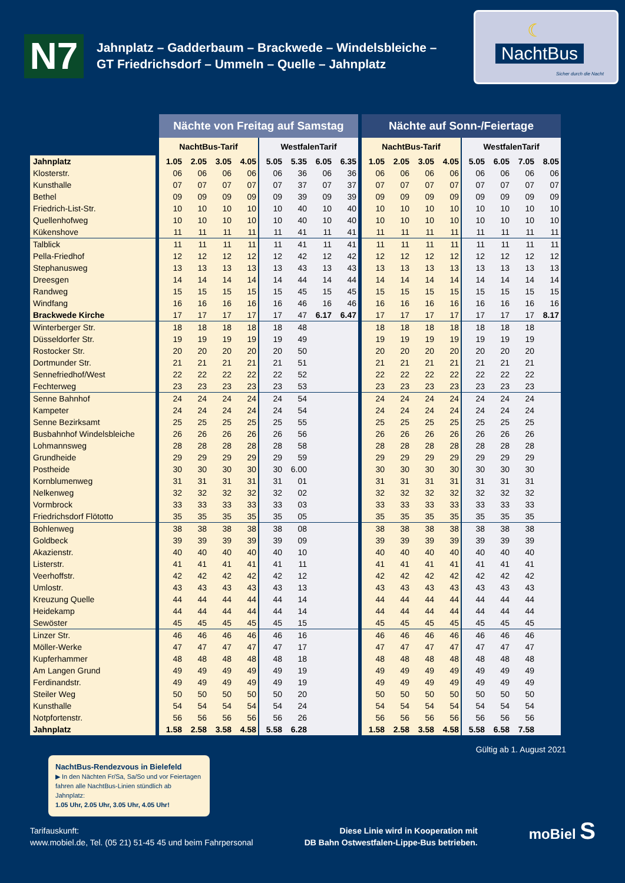N7
Jahnplatz – Gadderbaum – Brackwede – Windelsbleiche –
GT Friedrichsdorf – Ummeln – Quelle – Jahnplatz
☾
NachtBus
Sicher durch die Nacht
| | Nächte von Freitag auf Samstag | | | | | | | | Nächte auf Sonn-/Feiertage | | | | | | | |
| --- | --- | --- | --- | --- | --- | --- | --- | --- | --- | --- | --- | --- | --- | --- | --- | --- |
| | NachtBus-Tarif | | | | WestfalenTarif | | | | NachtBus-Tarif | | | | WestfalenTarif | | | |
| Jahnplatz | 1.05 | 2.05 | 3.05 | 4.05 | 5.05 | 5.35 | 6.05 | 6.35 | 1.05 | 2.05 | 3.05 | 4.05 | 5.05 | 6.05 | 7.05 | 8.05 |
| Klosterstr. | 06 | 06 | 06 | 06 | 06 | 36 | 06 | 36 | 06 | 06 | 06 | 06 | 06 | 06 | 06 | 06 |
| Kunsthalle | 07 | 07 | 07 | 07 | 07 | 37 | 07 | 37 | 07 | 07 | 07 | 07 | 07 | 07 | 07 | 07 |
| Bethel | 09 | 09 | 09 | 09 | 09 | 39 | 09 | 39 | 09 | 09 | 09 | 09 | 09 | 09 | 09 | 09 |
| Friedrich-List-Str. | 10 | 10 | 10 | 10 | 10 | 40 | 10 | 40 | 10 | 10 | 10 | 10 | 10 | 10 | 10 | 10 |
| Quellenhofweg | 10 | 10 | 10 | 10 | 10 | 40 | 10 | 40 | 10 | 10 | 10 | 10 | 10 | 10 | 10 | 10 |
| Kükenshove | 11 | 11 | 11 | 11 | 11 | 41 | 11 | 41 | 11 | 11 | 11 | 11 | 11 | 11 | 11 | 11 |
| Talblick | 11 | 11 | 11 | 11 | 11 | 41 | 11 | 41 | 11 | 11 | 11 | 11 | 11 | 11 | 11 | 11 |
| Pella-Friedhof | 12 | 12 | 12 | 12 | 12 | 42 | 12 | 42 | 12 | 12 | 12 | 12 | 12 | 12 | 12 | 12 |
| Stephanusweg | 13 | 13 | 13 | 13 | 13 | 43 | 13 | 43 | 13 | 13 | 13 | 13 | 13 | 13 | 13 | 13 |
| Dreesgen | 14 | 14 | 14 | 14 | 14 | 44 | 14 | 44 | 14 | 14 | 14 | 14 | 14 | 14 | 14 | 14 |
| Randweg | 15 | 15 | 15 | 15 | 15 | 45 | 15 | 45 | 15 | 15 | 15 | 15 | 15 | 15 | 15 | 15 |
| Windfang | 16 | 16 | 16 | 16 | 16 | 46 | 16 | 46 | 16 | 16 | 16 | 16 | 16 | 16 | 16 | 16 |
| Brackwede Kirche | 17 | 17 | 17 | 17 | 17 | 47 | 6.17 | 6.47 | 17 | 17 | 17 | 17 | 17 | 17 | 17 | 8.17 |
| Winterberger Str. | 18 | 18 | 18 | 18 | 18 | 48 | | | 18 | 18 | 18 | 18 | 18 | 18 | 18 | |
| Düsseldorfer Str. | 19 | 19 | 19 | 19 | 19 | 49 | | | 19 | 19 | 19 | 19 | 19 | 19 | 19 | |
| Rostocker Str. | 20 | 20 | 20 | 20 | 20 | 50 | | | 20 | 20 | 20 | 20 | 20 | 20 | 20 | |
| Dortmunder Str. | 21 | 21 | 21 | 21 | 21 | 51 | | | 21 | 21 | 21 | 21 | 21 | 21 | 21 | |
| Sennefriedhof/West | 22 | 22 | 22 | 22 | 22 | 52 | | | 22 | 22 | 22 | 22 | 22 | 22 | 22 | |
| Fechterweg | 23 | 23 | 23 | 23 | 23 | 53 | | | 23 | 23 | 23 | 23 | 23 | 23 | 23 | |
| Senne Bahnhof | 24 | 24 | 24 | 24 | 24 | 54 | | | 24 | 24 | 24 | 24 | 24 | 24 | 24 | |
| Kampeter | 24 | 24 | 24 | 24 | 24 | 54 | | | 24 | 24 | 24 | 24 | 24 | 24 | 24 | |
| Senne Bezirksamt | 25 | 25 | 25 | 25 | 25 | 55 | | | 25 | 25 | 25 | 25 | 25 | 25 | 25 | |
| Busbahnhof Windelsbleiche | 26 | 26 | 26 | 26 | 26 | 56 | | | 26 | 26 | 26 | 26 | 26 | 26 | 26 | |
| Lohmannsweg | 28 | 28 | 28 | 28 | 28 | 58 | | | 28 | 28 | 28 | 28 | 28 | 28 | 28 | |
| Grundheide | 29 | 29 | 29 | 29 | 29 | 59 | | | 29 | 29 | 29 | 29 | 29 | 29 | 29 | |
| Postheide | 30 | 30 | 30 | 30 | 30 | 6.00 | | | 30 | 30 | 30 | 30 | 30 | 30 | 30 | |
| Kornblumenweg | 31 | 31 | 31 | 31 | 31 | 01 | | | 31 | 31 | 31 | 31 | 31 | 31 | 31 | |
| Nelkenweg | 32 | 32 | 32 | 32 | 32 | 02 | | | 32 | 32 | 32 | 32 | 32 | 32 | 32 | |
| Vormbrock | 33 | 33 | 33 | 33 | 33 | 03 | | | 33 | 33 | 33 | 33 | 33 | 33 | 33 | |
| Friedrichsdorf Flötotto | 35 | 35 | 35 | 35 | 35 | 05 | | | 35 | 35 | 35 | 35 | 35 | 35 | 35 | |
| Bohlenweg | 38 | 38 | 38 | 38 | 38 | 08 | | | 38 | 38 | 38 | 38 | 38 | 38 | 38 | |
| Goldbeck | 39 | 39 | 39 | 39 | 39 | 09 | | | 39 | 39 | 39 | 39 | 39 | 39 | 39 | |
| Akazienstr. | 40 | 40 | 40 | 40 | 40 | 10 | | | 40 | 40 | 40 | 40 | 40 | 40 | 40 | |
| Listerstr. | 41 | 41 | 41 | 41 | 41 | 11 | | | 41 | 41 | 41 | 41 | 41 | 41 | 41 | |
| Veerhoffstr. | 42 | 42 | 42 | 42 | 42 | 12 | | | 42 | 42 | 42 | 42 | 42 | 42 | 42 | |
| Umlostr. | 43 | 43 | 43 | 43 | 43 | 13 | | | 43 | 43 | 43 | 43 | 43 | 43 | 43 | |
| Kreuzung Quelle | 44 | 44 | 44 | 44 | 44 | 14 | | | 44 | 44 | 44 | 44 | 44 | 44 | 44 | |
| Heidekamp | 44 | 44 | 44 | 44 | 44 | 14 | | | 44 | 44 | 44 | 44 | 44 | 44 | 44 | |
| Sewöster | 45 | 45 | 45 | 45 | 45 | 15 | | | 45 | 45 | 45 | 45 | 45 | 45 | 45 | |
| Linzer Str. | 46 | 46 | 46 | 46 | 46 | 16 | | | 46 | 46 | 46 | 46 | 46 | 46 | 46 | |
| Möller-Werke | 47 | 47 | 47 | 47 | 47 | 17 | | | 47 | 47 | 47 | 47 | 47 | 47 | 47 | |
| Kupferhammer | 48 | 48 | 48 | 48 | 48 | 18 | | | 48 | 48 | 48 | 48 | 48 | 48 | 48 | |
| Am Langen Grund | 49 | 49 | 49 | 49 | 49 | 19 | | | 49 | 49 | 49 | 49 | 49 | 49 | 49 | |
| Ferdinandstr. | 49 | 49 | 49 | 49 | 49 | 19 | | | 49 | 49 | 49 | 49 | 49 | 49 | 49 | |
| Steiler Weg | 50 | 50 | 50 | 50 | 50 | 20 | | | 50 | 50 | 50 | 50 | 50 | 50 | 50 | |
| Kunsthalle | 54 | 54 | 54 | 54 | 54 | 24 | | | 54 | 54 | 54 | 54 | 54 | 54 | 54 | |
| Notpfortenstr. | 56 | 56 | 56 | 56 | 56 | 26 | | | 56 | 56 | 56 | 56 | 56 | 56 | 56 | |
| Jahnplatz | 1.58 | 2.58 | 3.58 | 4.58 | 5.58 | 6.28 | | | 1.58 | 2.58 | 3.58 | 4.58 | 5.58 | 6.58 | 7.58 | |
Gültig ab 1. August 2021
NachtBus-Rendezvous in Bielefeld
▶ In den Nächten Fr/Sa, Sa/So und vor Feiertagen fahren alle NachtBus-Linien stündlich ab Jahnplatz:
1.05 Uhr, 2.05 Uhr, 3.05 Uhr, 4.05 Uhr!
Tarifauskunft:
www.mobiel.de, Tel. (05 21) 51-45 45 und beim Fahrpersonal
Diese Linie wird in Kooperation mit
DB Bahn Ostwestfalen-Lippe-Bus betrieben.
moBiel S